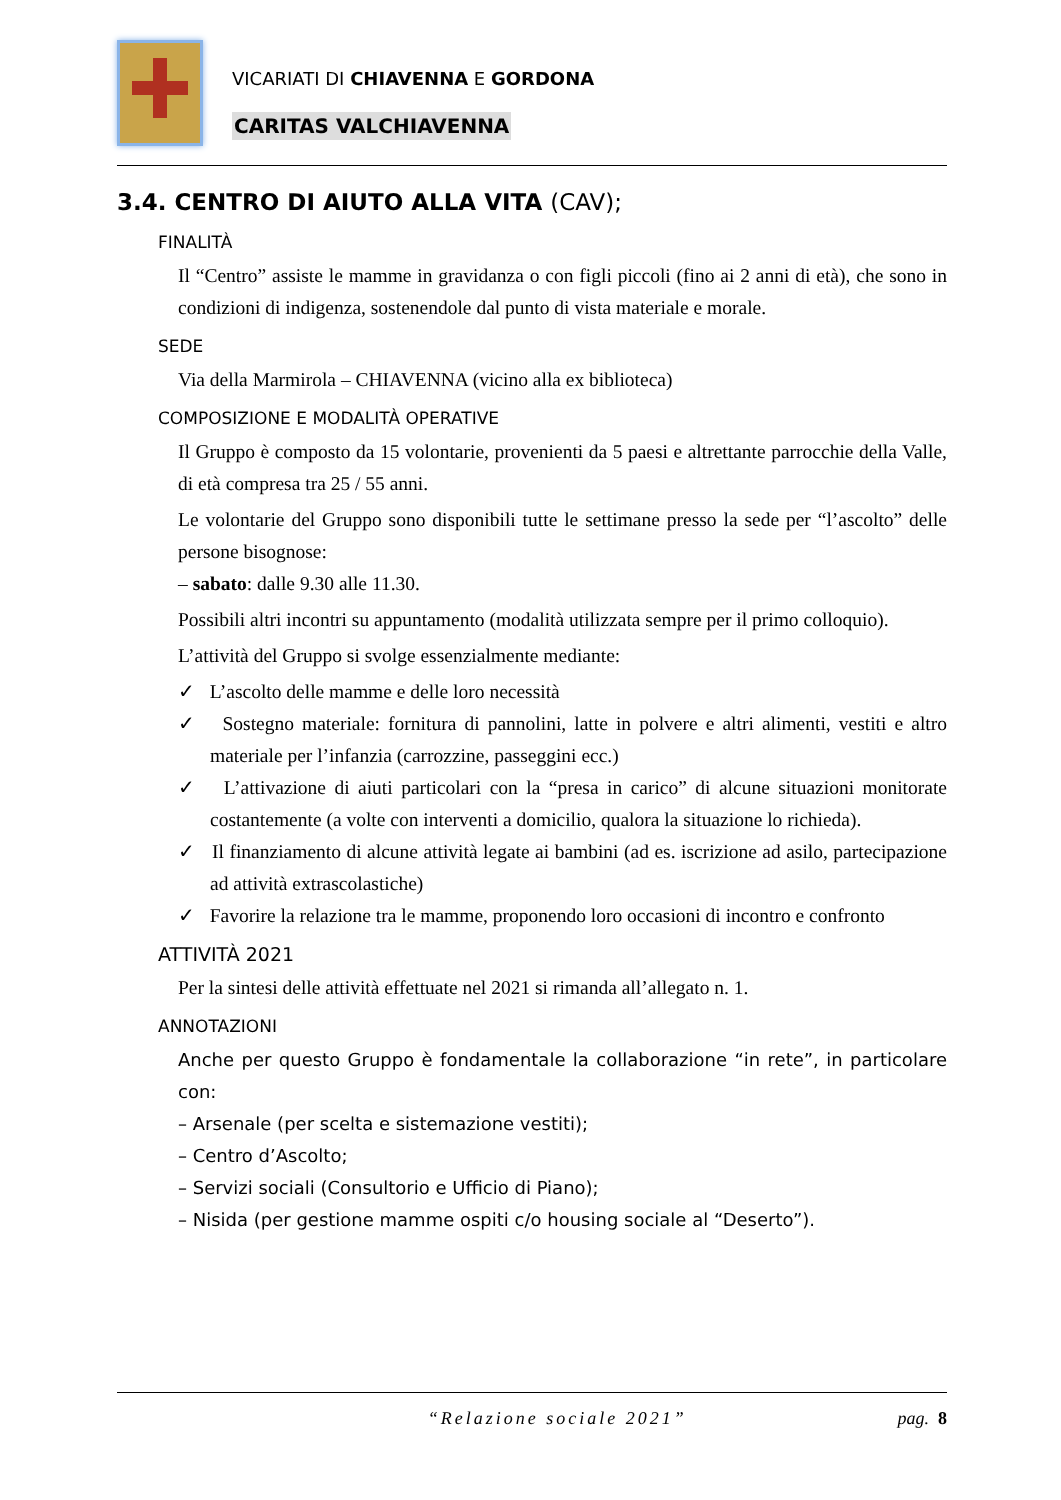VICARIATI DI CHIAVENNA E GORDONA
CARITAS VALCHIAVENNA
3.4. CENTRO DI AIUTO ALLA VITA (CAV);
FINALITÀ
Il “Centro” assiste le mamme in gravidanza o con figli piccoli (fino ai 2 anni di età), che sono in condizioni di indigenza, sostenendole dal punto di vista materiale e morale.
SEDE
Via della Marmirola – CHIAVENNA (vicino alla ex biblioteca)
COMPOSIZIONE E MODALITÀ OPERATIVE
Il Gruppo è composto da 15 volontarie, provenienti da 5 paesi e altrettante parrocchie della Valle, di età compresa tra 25 / 55 anni.
Le volontarie del Gruppo sono disponibili tutte le settimane presso la sede per “l’ascolto” delle persone bisognose:
– sabato: dalle 9.30 alle 11.30.
Possibili altri incontri su appuntamento (modalità utilizzata sempre per il primo colloquio).
L’attività del Gruppo si svolge essenzialmente mediante:
✓ L’ascolto delle mamme e delle loro necessità
✓ Sostegno materiale: fornitura di pannolini, latte in polvere e altri alimenti, vestiti e altro materiale per l’infanzia (carrozzine, passeggini ecc.)
✓ L’attivazione di aiuti particolari con la “presa in carico” di alcune situazioni monitorate costantemente (a volte con interventi a domicilio, qualora la situazione lo richieda).
✓ Il finanziamento di alcune attività legate ai bambini (ad es. iscrizione ad asilo, partecipazione ad attività extrascolastiche)
✓ Favorire la relazione tra le mamme, proponendo loro occasioni di incontro e confronto
ATTIVITÀ 2021
Per la sintesi delle attività effettuate nel 2021 si rimanda all’allegato n. 1.
ANNOTAZIONI
Anche per questo Gruppo è fondamentale la collaborazione “in rete”, in particolare con:
– Arsenale (per scelta e sistemazione vestiti);
– Centro d’Ascolto;
– Servizi sociali (Consultorio e Ufficio di Piano);
– Nisida (per gestione mamme ospiti c/o housing sociale al “Deserto”).
“Relazione sociale 2021” pag. 8